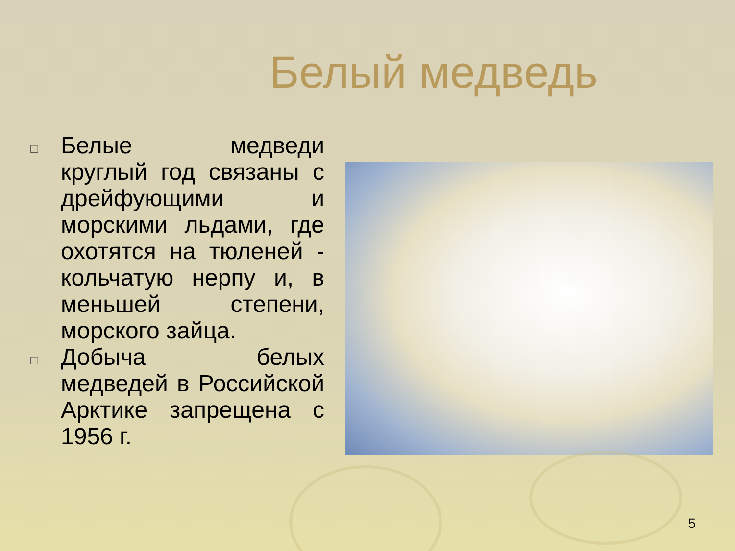Белый медведь
□ Белые медведи круглый год связаны с дрейфующими и морскими льдами, где охотятся на тюленей - кольчатую нерпу и, в меньшей степени, морского зайца.
□ Добыча белых медведей в Российской Арктике запрещена с 1956 г.
5